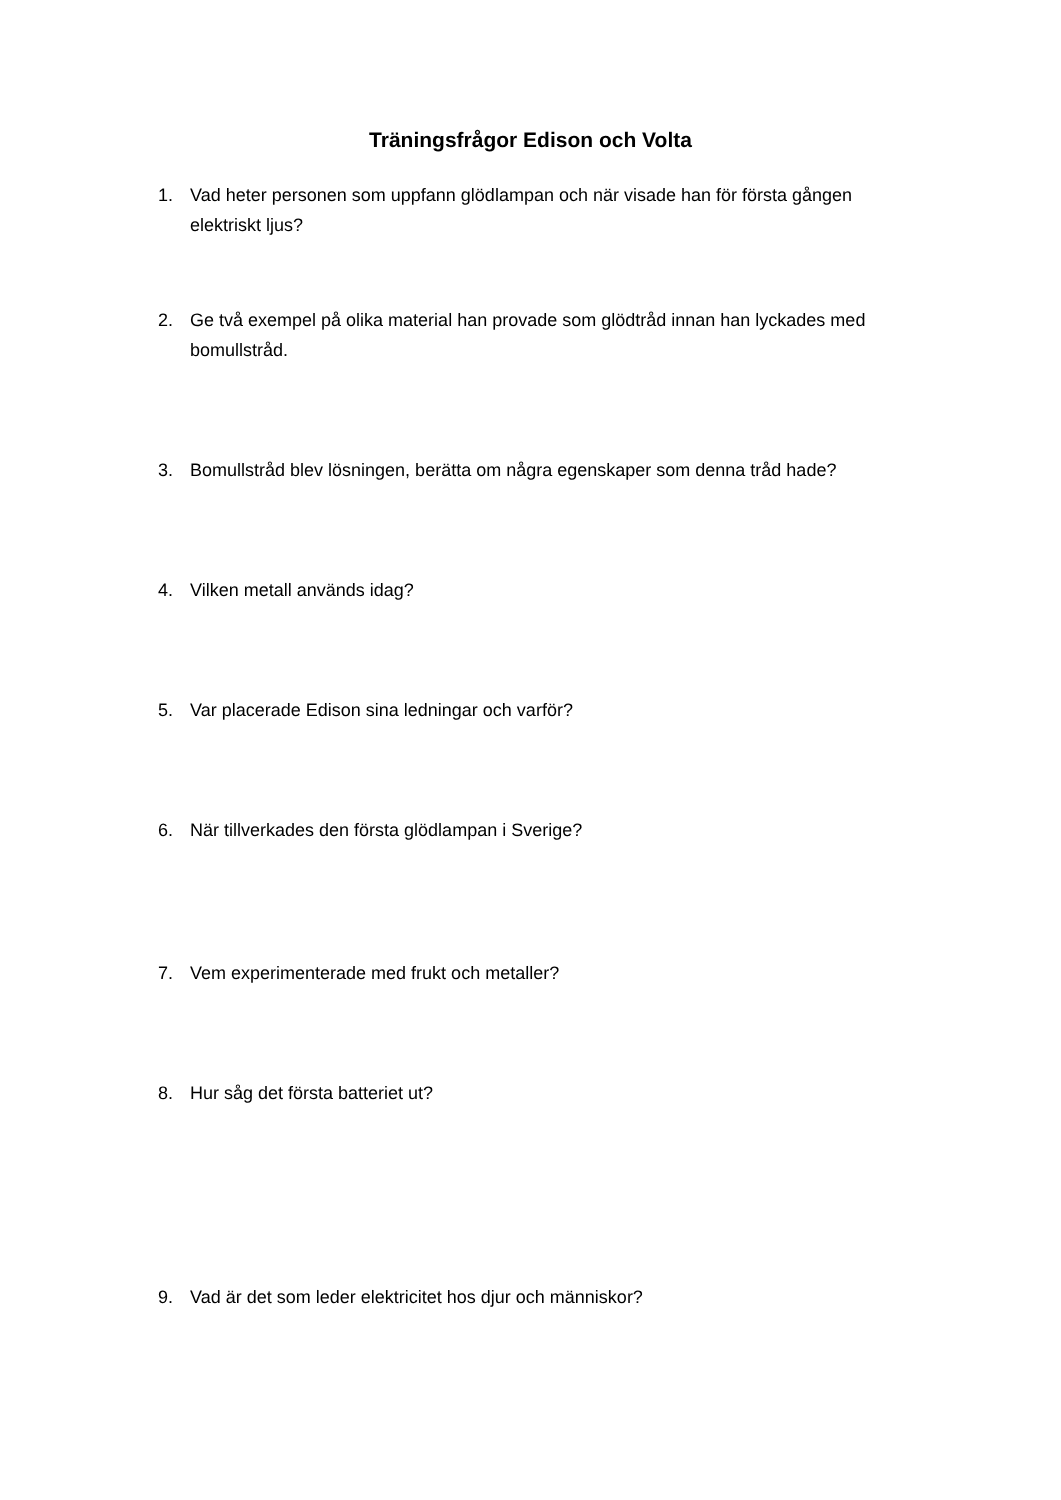Träningsfrågor Edison och Volta
1. Vad heter personen som uppfann glödlampan och när visade han för första gången elektriskt ljus?
2. Ge två exempel på olika material han provade som glödtråd innan han lyckades med bomullstråd.
3. Bomullstråd blev lösningen, berätta om några egenskaper som denna tråd hade?
4. Vilken metall används idag?
5. Var placerade Edison sina ledningar och varför?
6. När tillverkades den första glödlampan i Sverige?
7. Vem experimenterade med frukt och metaller?
8. Hur såg det första batteriet ut?
9. Vad är det som leder elektricitet hos djur och människor?